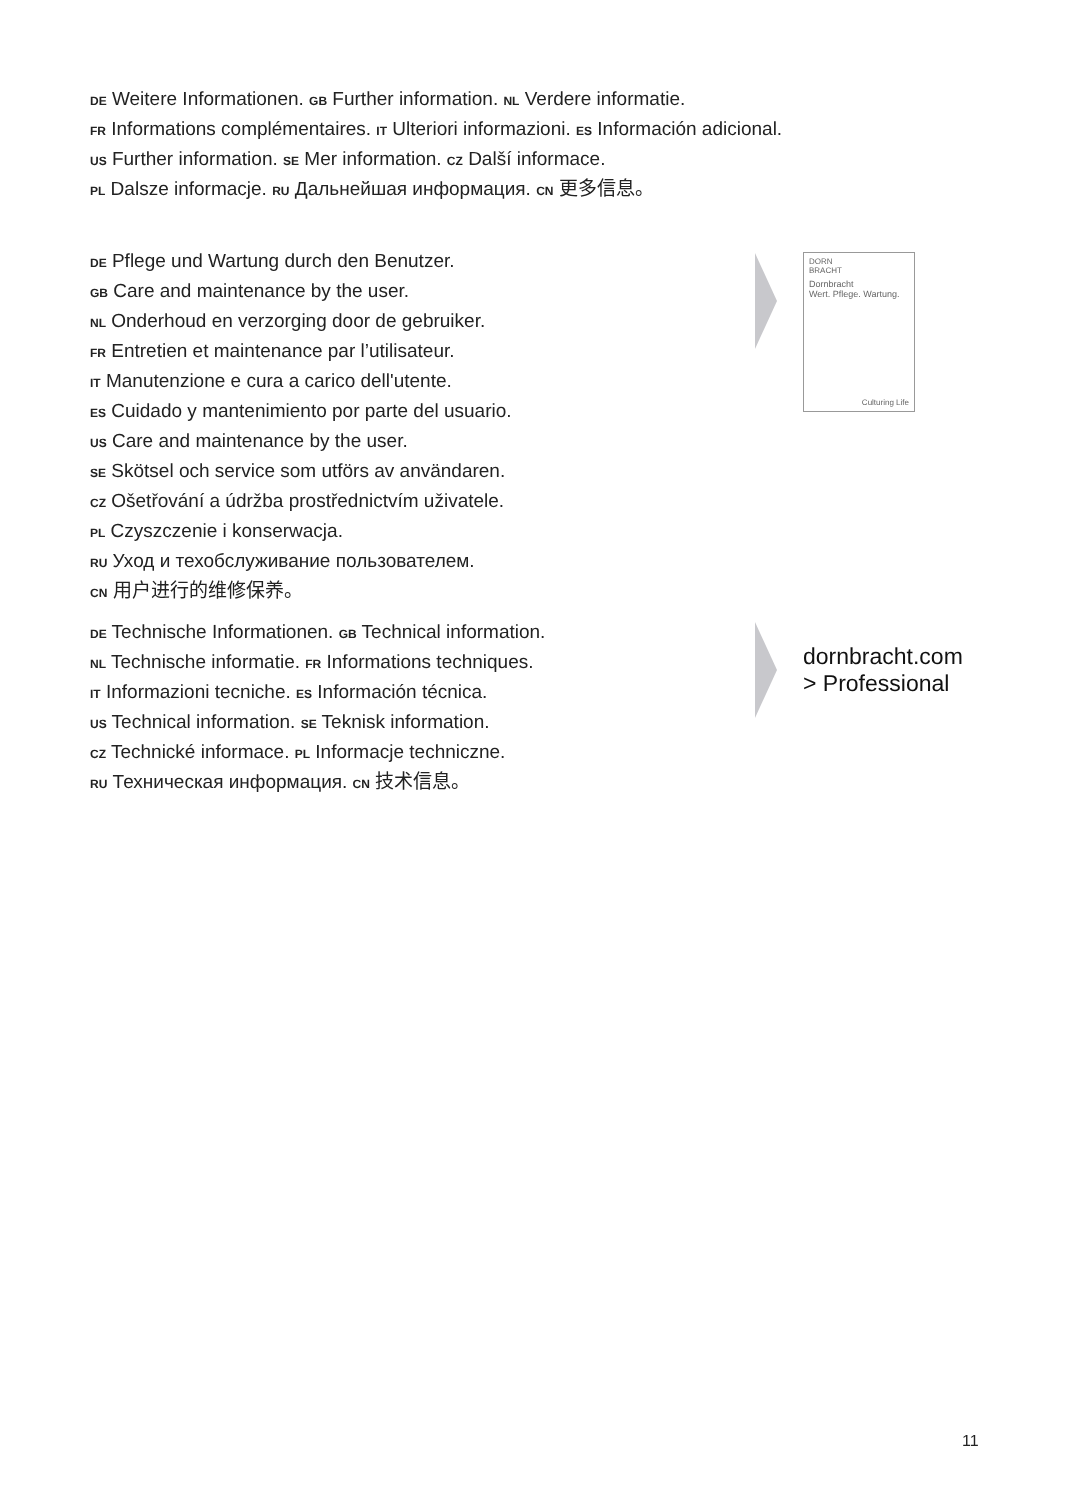DE Weitere Informationen. GB Further information. NL Verdere informatie.
FR Informations complémentaires. IT Ulteriori informazioni. ES Información adicional.
US Further information. SE Mer information. CZ Další informace.
PL Dalsze informacje. RU Дальнейшая информация. CN 更多信息。
DE Pflege und Wartung durch den Benutzer.
GB Care and maintenance by the user.
NL Onderhoud en verzorging door de gebruiker.
FR Entretien et maintenance par l’utilisateur.
IT Manutenzione e cura a carico dell'utente.
ES Cuidado y mantenimiento por parte del usuario.
US Care and maintenance by the user.
SE Skötsel och service som utförs av användaren.
CZ Ošetřování a údržba prostřednictvím uživatele.
PL Czyszczenie i konserwacja.
RU Уход и техобслуживание пользователем.
CN 用户进行的维修保养。
DORN
BRACHT
Dornbracht
Wert. Pflege. Wartung.
Culturing Life
DE Technische Informationen. GB Technical information.
NL Technische informatie. FR Informations techniques.
IT Informazioni tecniche. ES Información técnica.
US Technical information. SE Teknisk information.
CZ Technické informace. PL Informacje techniczne.
RU Техническая информация. CN 技术信息。
dornbracht.com
> Professional
11